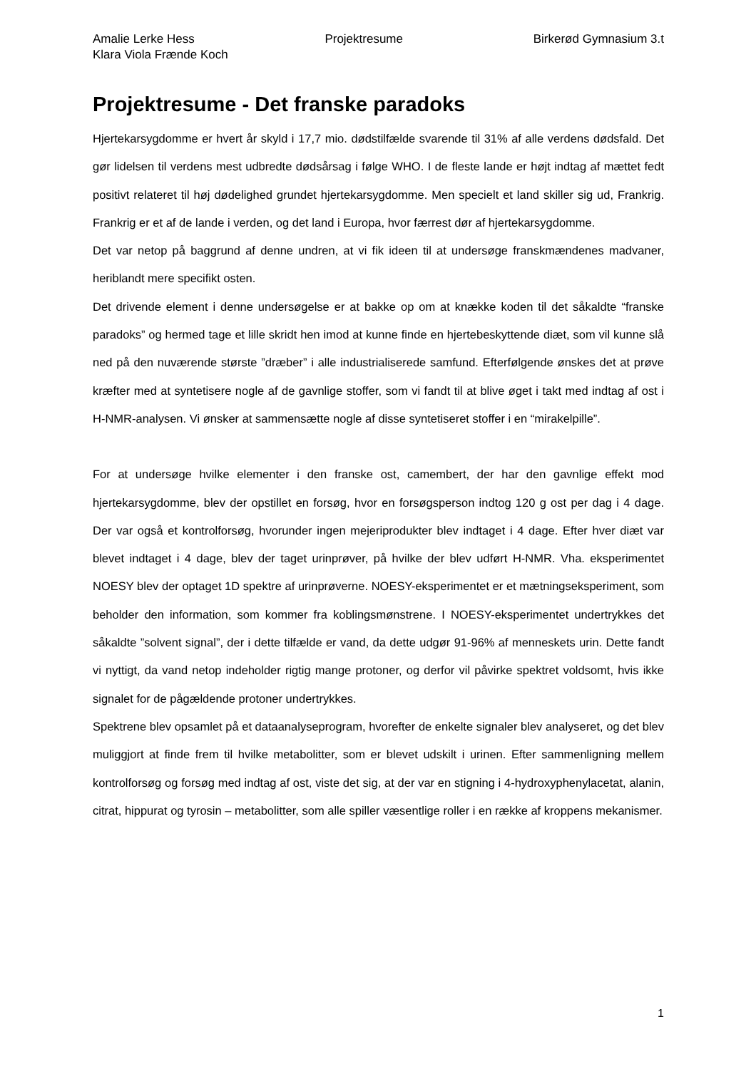Amalie Lerke Hess Projektresume Birkerød Gymnasium 3.t
Klara Viola Frænde Koch
Projektresume - Det franske paradoks
Hjertekarsygdomme er hvert år skyld i 17,7 mio. dødstilfælde svarende til 31% af alle verdens dødsfald. Det gør lidelsen til verdens mest udbredte dødsårsag i følge WHO. I de fleste lande er højt indtag af mættet fedt positivt relateret til høj dødelighed grundet hjertekarsygdomme. Men specielt et land skiller sig ud, Frankrig. Frankrig er et af de lande i verden, og det land i Europa, hvor færrest dør af hjertekarsygdomme.
Det var netop på baggrund af denne undren, at vi fik ideen til at undersøge franskmændenes madvaner, heriblandt mere specifikt osten.
Det drivende element i denne undersøgelse er at bakke op om at knække koden til det såkaldte “franske paradoks” og hermed tage et lille skridt hen imod at kunne finde en hjertebeskyttende diæt, som vil kunne slå ned på den nuværende største ”dræber” i alle industrialiserede samfund. Efterfølgende ønskes det at prøve kræfter med at syntetisere nogle af de gavnlige stoffer, som vi fandt til at blive øget i takt med indtag af ost i H-NMR-analysen. Vi ønsker at sammensætte nogle af disse syntetiseret stoffer i en “mirakelpille”.
For at undersøge hvilke elementer i den franske ost, camembert, der har den gavnlige effekt mod hjertekarsygdomme, blev der opstillet en forsøg, hvor en forsøgsperson indtog 120 g ost per dag i 4 dage. Der var også et kontrolforsøg, hvorunder ingen mejeriprodukter blev indtaget i 4 dage. Efter hver diæt var blevet indtaget i 4 dage, blev der taget urinprøver, på hvilke der blev udført H-NMR. Vha. eksperimentet NOESY blev der optaget 1D spektre af urinprøverne. NOESY-eksperimentet er et mætningseksperiment, som beholder den information, som kommer fra koblingsmønstrene. I NOESY-eksperimentet undertrykkes det såkaldte ”solvent signal”, der i dette tilfælde er vand, da dette udgør 91-96% af menneskets urin. Dette fandt vi nyttigt, da vand netop indeholder rigtig mange protoner, og derfor vil påvirke spektret voldsomt, hvis ikke signalet for de pågældende protoner undertrykkes.
Spektrene blev opsamlet på et dataanalyseprogram, hvorefter de enkelte signaler blev analyseret, og det blev muliggjort at finde frem til hvilke metabolitter, som er blevet udskilt i urinen. Efter sammenligning mellem kontrolforsøg og forsøg med indtag af ost, viste det sig, at der var en stigning i 4-hydroxyphenylacetat, alanin, citrat, hippurat og tyrosin – metabolitter, som alle spiller væsentlige roller i en række af kroppens mekanismer.
1